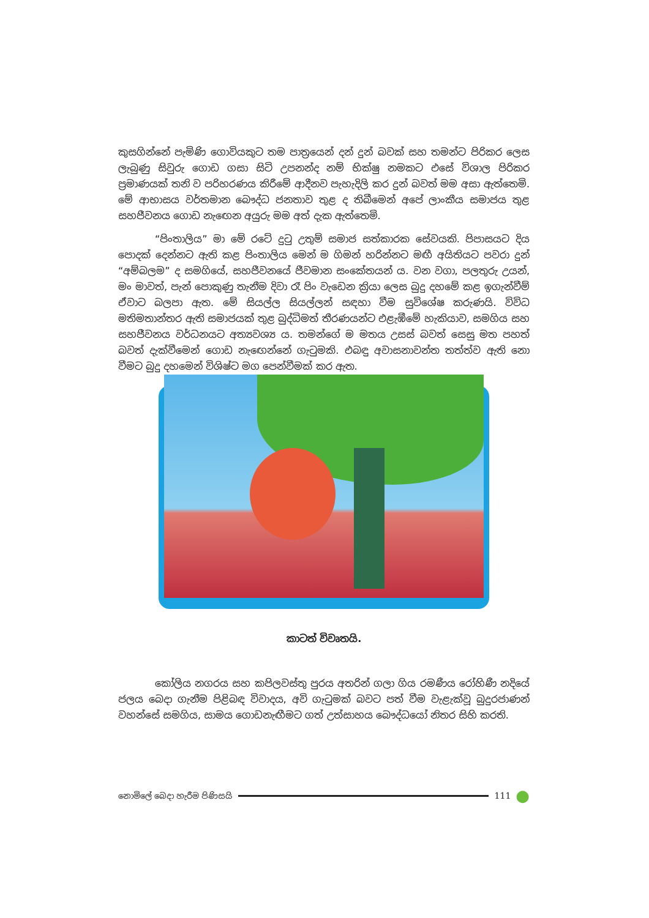කුසගින්නේ පැමිණි ගොවියකුට තම පාත්‍රයෙන් දන් දුන් බවක් සහ තමන්ට පිරිකර ලෙස ලැබුණු සිවුරු ගොඩ ගසා සිටි උපනන්ද නම් භික්ෂු නමකට එසේ විශාල පිරිකර ප්‍රමාණයක් තනි ව පරිහරණය කිරීමේ ආදීනව පැහැදිලි කර දුන් බවත් මම අසා ඇත්තෙමි. මේ ආභාසය වර්තමාන බෞද්ධ ජනතාව තුළ ද තිබීමෙන් අපේ ලාංකීය සමාජය තුළ සහජීවනය ගොඩ නැඟෙන අයුරු මම අත් දැක ඇත්තෙමි.
“පිංතාලිය” මා මේ රටේ දුටු උතුම් සමාජ සත්කාරක සේවයකි. පිපාසයට දිය පොදක් දෙන්නට ඇති කළ පිංතාලිය මෙන් ම ගිමන් හරින්නට මඟී අයිතියට පවරා දුන් “අම්බලම” ද සමගියේ, සහජීවනයේ ජීවමාන සංකේතයන් ය. වන වගා, පලතුරු උයන්, මං මාවත්, පැන් පොකුණු තැනීම දිවා රෑ පිං වැඩෙන ක්‍රියා ලෙස බුදු දහමේ කළ ඉගැන්වීම් ඒවාට බලපා ඇත. මේ සියල්ල සියල්ලන් සඳහා වීම සුවිශේෂ කරුණයි. විවිධ මතිමතාන්තර ඇති සමාජයක් තුළ බුද්ධිමත් තීරණයන්ට එළැඹීමේ හැකියාව, සමගිය සහ සහජීවනය වර්ධනයට අත්‍යවශ්‍ය ය. තමන්ගේ ම මතය උසස් බවත් සෙසු මත පහත් බවත් දැක්වීමෙන් ගොඩ නැඟෙන්නේ ගැටුමකි. එබඳු අවාසනාවන්ත තත්ත්ව ඇති නො වීමට බුදු දහමෙන් විශිෂ්ට මග පෙන්වීමක් කර ඇත.
කාටත් විවෘතයි.
කෝලිය නගරය සහ කපිලවස්තු පුරය අතරින් ගලා ගිය රමණීය රෝහිණී නදියේ ජලය බෙදා ගැනීම පිළිබඳ විවාදය, අවි ගැටුමක් බවට පත් වීම වැළැක්වූ බුදුරජාණන් වහන්සේ සමගිය, සාමය ගොඩනැඟීමට ගත් උත්සාහය බෞද්ධයෝ නිතර සිහි කරති.
නොමිලේ බෙදා හැරීම පිණිසයි 111 ●